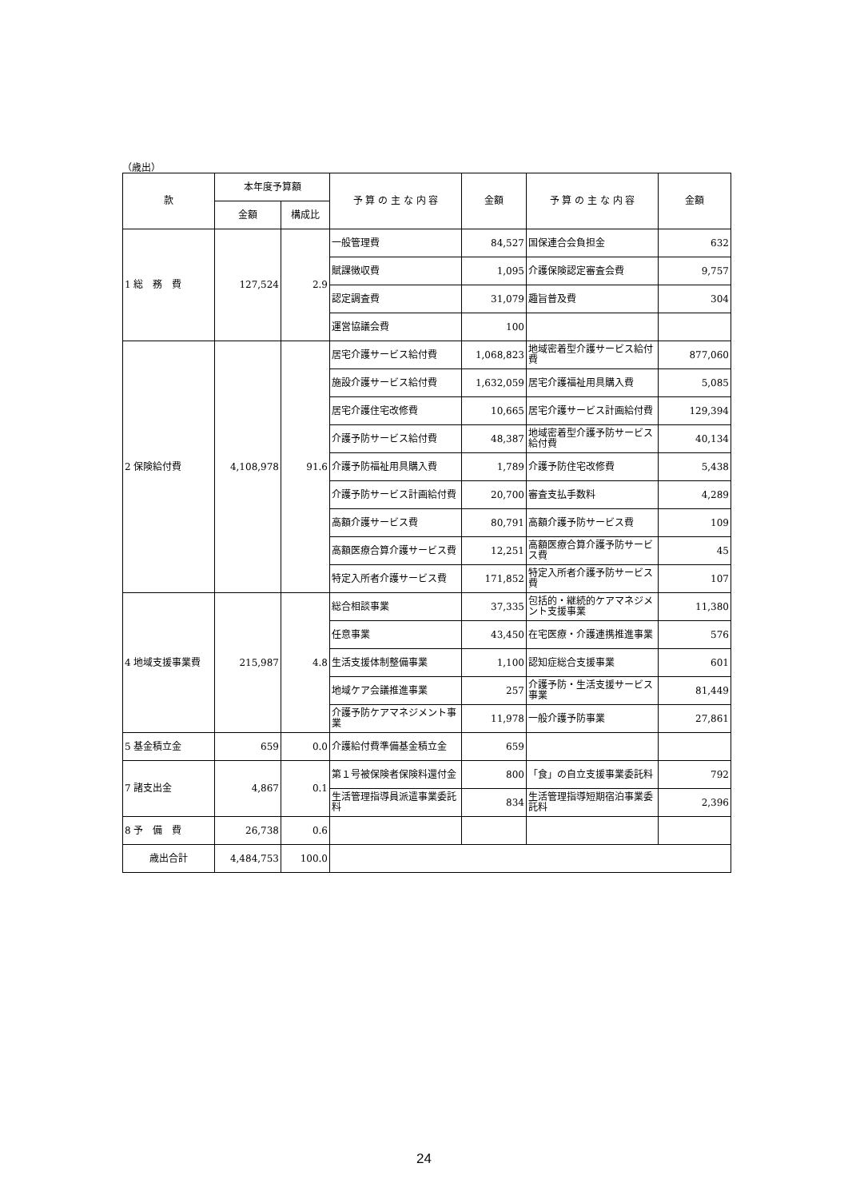（歳出）
| 款 | 本年度予算額 | | 予 算 の 主 な 内 容 | 金額 | 予 算 の 主 な 内 容 | 金額 |
| --- | --- | --- | --- | --- | --- | --- |
| | 金額 | 構成比 | | | | |
| 1 総 務 費 | 127,524 | 2.9 | 一般管理費 | 84,527 | 国保連合会負担金 | 632 |
| | | | 賦課徴収費 | 1,095 | 介護保険認定審査会費 | 9,757 |
| | | | 認定調査費 | 31,079 | 趣旨普及費 | 304 |
| | | | 運営協議会費 | 100 | | |
| 2 保険給付費 | 4,108,978 | 91.6 | 居宅介護サービス給付費 | 1,068,823 | 地域密着型介護サービス給付費 | 877,060 |
| | | | 施設介護サービス給付費 | 1,632,059 | 居宅介護福祉用具購入費 | 5,085 |
| | | | 居宅介護住宅改修費 | 10,665 | 居宅介護サービス計画給付費 | 129,394 |
| | | | 介護予防サービス給付費 | 48,387 | 地域密着型介護予防サービス給付費 | 40,134 |
| | | | 介護予防福祉用具購入費 | 1,789 | 介護予防住宅改修費 | 5,438 |
| | | | 介護予防サービス計画給付費 | 20,700 | 審査支払手数料 | 4,289 |
| | | | 高額介護サービス費 | 80,791 | 高額介護予防サービス費 | 109 |
| | | | 高額医療合算介護サービス費 | 12,251 | 高額医療合算介護予防サービス費 | 45 |
| | | | 特定入所者介護サービス費 | 171,852 | 特定入所者介護予防サービス費 | 107 |
| 4 地域支援事業費 | 215,987 | 4.8 | 総合相談事業 | 37,335 | 包括的・継続的ケアマネジメント支援事業 | 11,380 |
| | | | 任意事業 | 43,450 | 在宅医療・介護連携推進事業 | 576 |
| | | | 生活支援体制整備事業 | 1,100 | 認知症総合支援事業 | 601 |
| | | | 地域ケア会議推進事業 | 257 | 介護予防・生活支援サービス事業 | 81,449 |
| | | | 介護予防ケアマネジメント事業 | 11,978 | 一般介護予防事業 | 27,861 |
| 5 基金積立金 | 659 | 0.0 | 介護給付費準備基金積立金 | 659 | | |
| 7 諸支出金 | 4,867 | 0.1 | 第１号被保険者保険料還付金 | 800 | 「食」の自立支援事業委託料 | 792 |
| | | | 生活管理指導員派遣事業委託料 | 834 | 生活管理指導短期宿泊事業委託料 | 2,396 |
| 8 予 備 費 | 26,738 | 0.6 | | | | |
| 歳出合計 | 4,484,753 | 100.0 | | | | |
24